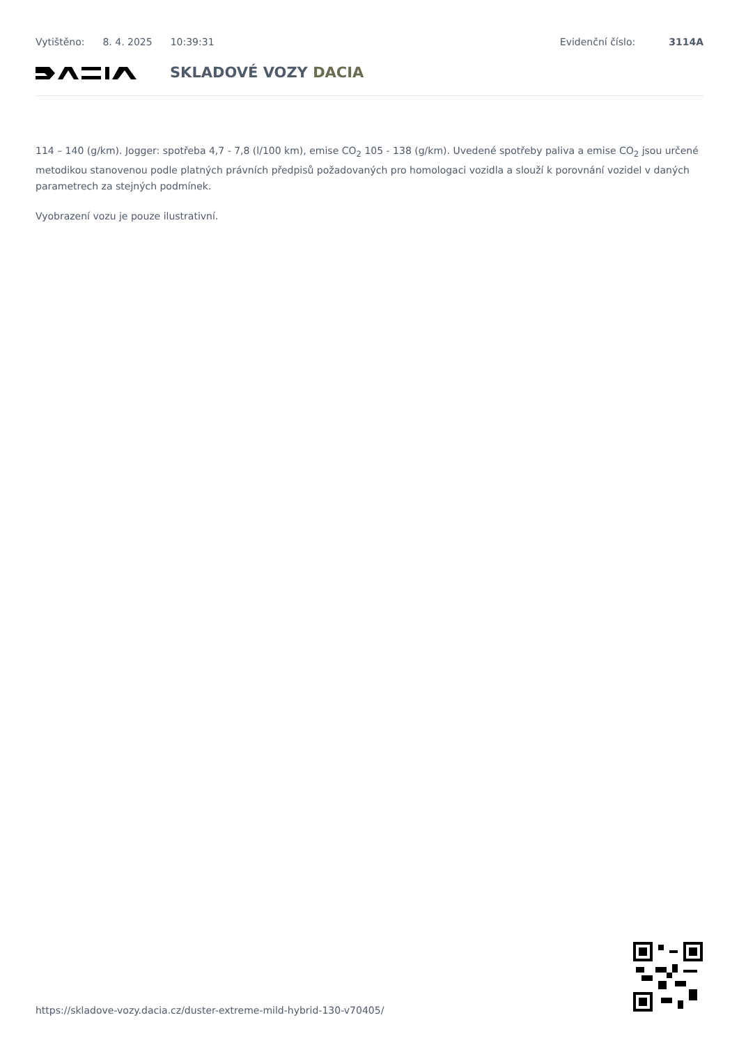Vytištěno: 8. 4. 2025 10:39:31 Evidenční číslo: 3114A
SKLADOVÉ VOZY DACIA
114 – 140 (g/km). Jogger: spotřeba 4,7 - 7,8 (l/100 km), emise CO<sub>2</sub> 105 - 138 (g/km). Uvedené spotřeby paliva a emise CO<sub>2</sub> jsou určené metodikou stanovenou podle platných právních předpisů požadovaných pro homologaci vozidla a slouží k porovnání vozidel v daných parametrech za stejných podmínek.
Vyobrazení vozu je pouze ilustrativní.
https://skladove-vozy.dacia.cz/duster-extreme-mild-hybrid-130-v70405/